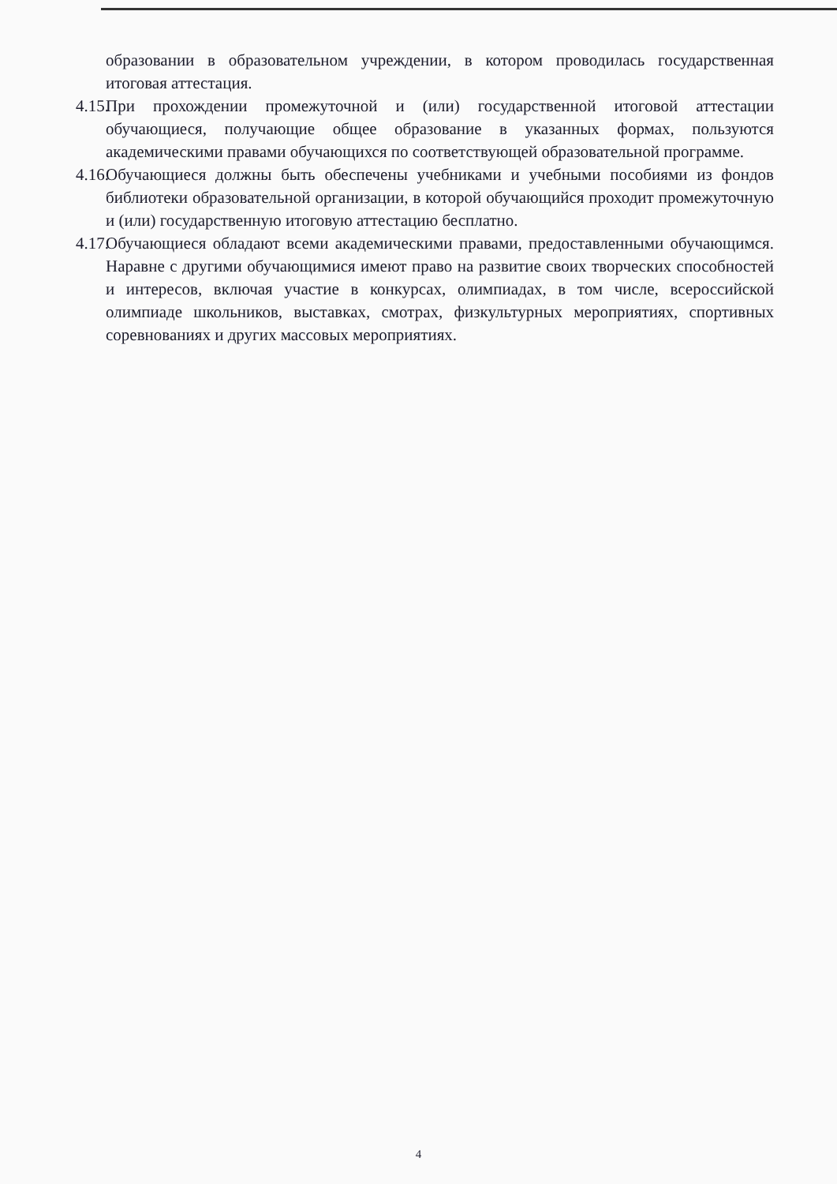образовании в образовательном учреждении, в котором проводилась государственная итоговая аттестация.
4.15. При прохождении промежуточной и (или) государственной итоговой аттестации обучающиеся, получающие общее образование в указанных формах, пользуются академическими правами обучающихся по соответствующей образовательной программе.
4.16. Обучающиеся должны быть обеспечены учебниками и учебными пособиями из фондов библиотеки образовательной организации, в которой обучающийся проходит промежуточную и (или) государственную итоговую аттестацию бесплатно.
4.17. Обучающиеся обладают всеми академическими правами, предоставленными обучающимся. Наравне с другими обучающимися имеют право на развитие своих творческих способностей и интересов, включая участие в конкурсах, олимпиадах, в том числе, всероссийской олимпиаде школьников, выставках, смотрах, физкультурных мероприятиях, спортивных соревнованиях и других массовых мероприятиях.
4